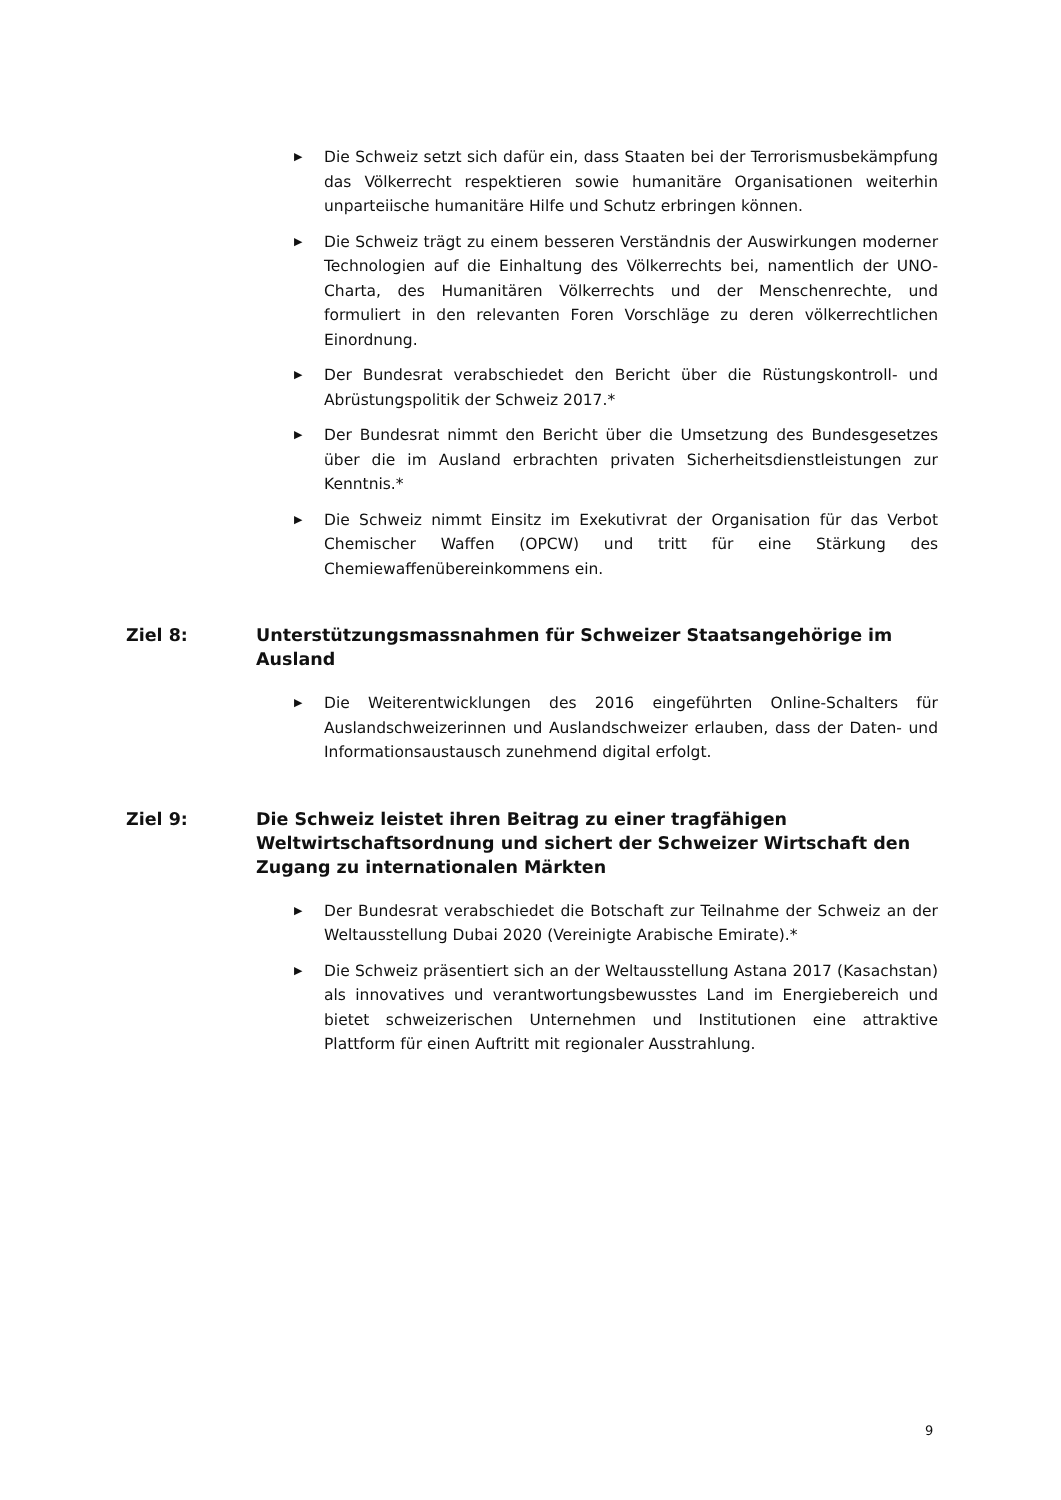▶ Die Schweiz setzt sich dafür ein, dass Staaten bei der Terrorismusbekämpfung das Völkerrecht respektieren sowie humanitäre Organisationen weiterhin unparteiische humanitäre Hilfe und Schutz erbringen können.
▶ Die Schweiz trägt zu einem besseren Verständnis der Auswirkungen moderner Technologien auf die Einhaltung des Völkerrechts bei, namentlich der UNO-Charta, des Humanitären Völkerrechts und der Menschenrechte, und formuliert in den relevanten Foren Vorschläge zu deren völkerrechtlichen Einordnung.
▶ Der Bundesrat verabschiedet den Bericht über die Rüstungskontroll- und Abrüstungspolitik der Schweiz 2017.*
▶ Der Bundesrat nimmt den Bericht über die Umsetzung des Bundesgesetzes über die im Ausland erbrachten privaten Sicherheitsdienstleistungen zur Kenntnis.*
▶ Die Schweiz nimmt Einsitz im Exekutivrat der Organisation für das Verbot Chemischer Waffen (OPCW) und tritt für eine Stärkung des Chemiewaffenübereinkommens ein.
Ziel 8: Unterstützungsmassnahmen für Schweizer Staatsangehörige im Ausland
▶ Die Weiterentwicklungen des 2016 eingeführten Online-Schalters für Auslandschweizerinnen und Auslandschweizer erlauben, dass der Daten- und Informationsaustausch zunehmend digital erfolgt.
Ziel 9: Die Schweiz leistet ihren Beitrag zu einer tragfähigen Weltwirtschaftsordnung und sichert der Schweizer Wirtschaft den Zugang zu internationalen Märkten
▶ Der Bundesrat verabschiedet die Botschaft zur Teilnahme der Schweiz an der Weltausstellung Dubai 2020 (Vereinigte Arabische Emirate).*
▶ Die Schweiz präsentiert sich an der Weltausstellung Astana 2017 (Kasachstan) als innovatives und verantwortungsbewusstes Land im Energiebereich und bietet schweizerischen Unternehmen und Institutionen eine attraktive Plattform für einen Auftritt mit regionaler Ausstrahlung.
9